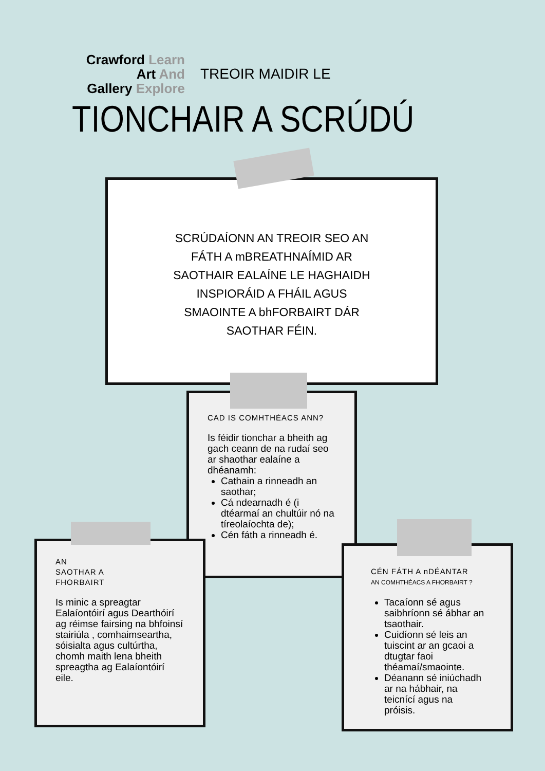Crawford Learn
Art And
Gallery Explore
TREOIR MAIDIR LE
TIONCHAIR A SCRÚDÚ
SCRÚDAÍONN AN TREOIR SEO AN FÁTH A mBREATHNAÍMID AR SAOTHAIR EALAÍNE LE HAGHAIDH INSPIORÁID A FHÁIL AGUS SMAOINTE A bhFORBAIRT DÁR SAOTHAR FÉIN.
CAD IS COMHTHÉACS ANN?
Is féidir tionchar a bheith ag gach ceann de na rudaí seo ar shaothar ealaíne a dhéanamh:
Cathain a rinneadh an saothar;
Cá ndearnadh é (i dtéarmaí an chultúir nó na tíreolaíochta de);
Cén fáth a rinneadh é.
AN
SAOTHAR A
FHORBAIRT
Is minic a spreagtar Ealaíontóirí agus Dearthóirí ag réimse fairsing na bhfoinsí stairiúla , comhaimseartha, sóisialta agus cultúrtha, chomh maith lena bheith spreagtha ag Ealaíontóirí eile.
CÉN FÁTH A nDÉANTAR
AN COMHTHÉACS A FHORBAIRT ?
Tacaíonn sé agus saibhríonn sé ábhar an tsaothair.
Cuidíonn sé leis an tuiscint ar an gcaoi a dtugtar faoi théamaí/smaointe.
Déanann sé iniúchadh ar na hábhair, na teicnící agus na próisis.